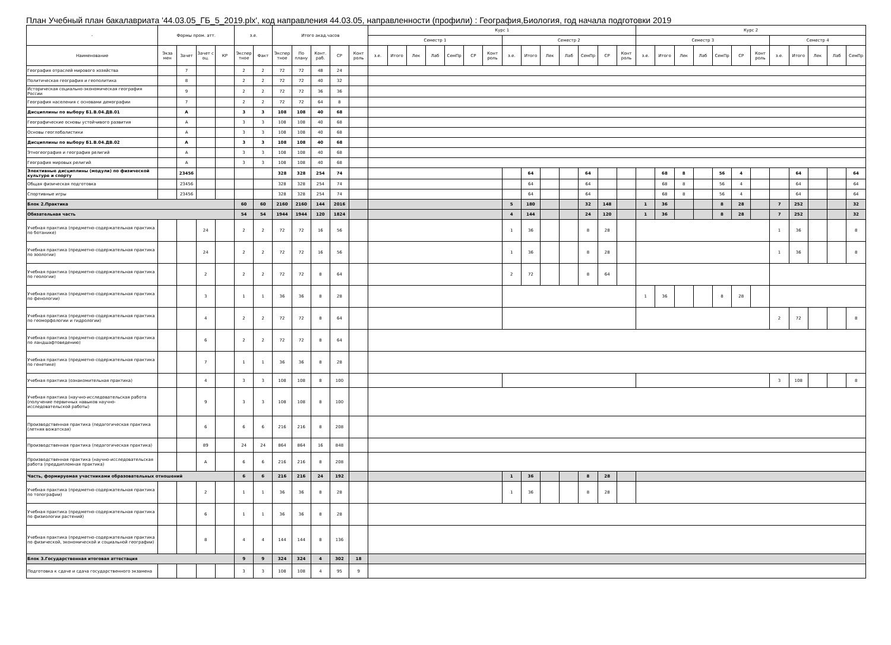План Учебный план бакалавриата '44.03.05_ГБ_5_2019.plx', код направления 44.03.05, направленности (профили) : География,Биология, год начала подготовки 2019
| - | Формы пром. атт. | | | | з.е. | | Итого акад.часов | | | | | Курс 1 | | | | | | | | | | | | | | Курс 2 | | | | | | | | | | | |
| --- | --- | --- | --- | --- | --- | --- | --- | --- | --- | --- | --- | --- | --- | --- | --- | --- | --- | --- | --- | --- | --- | --- | --- | --- | --- | --- | --- | --- | --- | --- | --- | --- | --- | --- | --- | --- | --- |
| | | | | | | | | | | | | Семестр 1 | | | | | | | Семестр 2 | | | | | | | Семестр 3 | | | | | | | Семестр 4 | | | | |
| Наименование | Экза мен | Зачет | Зачет с оц. | КР | Экспер тное | Факт | Экспер тное | По плану | Конт. раб. | СР | Конт роль | з.е. | Итого | Лек | Лаб | СемПр | СР | Конт роль | з.е. | Итого | Лек | Лаб | СемПр | СР | Конт роль | з.е. | Итого | Лек | Лаб | СемПр | СР | Конт роль | з.е. | Итого | Лек | Лаб | СемПр |
| География отраслей мирового хозяйства | | 7 | | | 2 | 2 | 72 | 72 | 48 | 24 | | | | | | | | | | | | | | | | | | | | | | | | | | | |
| Политическая география и геополитика | | 8 | | | 2 | 2 | 72 | 72 | 40 | 32 | | | | | | | | | | | | | | | | | | | | | | | | | | | |
| Историческая социально-экономическая география России | | 9 | | | 2 | 2 | 72 | 72 | 36 | 36 | | | | | | | | | | | | | | | | | | | | | | | | | | | |
| География населения с основами демографии | | 7 | | | 2 | 2 | 72 | 72 | 64 | 8 | | | | | | | | | | | | | | | | | | | | | | | | | | | |
| Дисциплины по выбору Б1.В.04.ДВ.01 | | А | | | 3 | 3 | 108 | 108 | 40 | 68 | | | | | | | | | | | | | | | | | | | | | | | | | | | |
| Географические основы устойчивого развития | | А | | | 3 | 3 | 108 | 108 | 40 | 68 | | | | | | | | | | | | | | | | | | | | | | | | | | | |
| Основы геоглобалистики | | А | | | 3 | 3 | 108 | 108 | 40 | 68 | | | | | | | | | | | | | | | | | | | | | | | | | | | |
| Дисциплины по выбору Б1.В.04.ДВ.02 | | А | | | 3 | 3 | 108 | 108 | 40 | 68 | | | | | | | | | | | | | | | | | | | | | | | | | | | |
| Этногеография и география религий | | А | | | 3 | 3 | 108 | 108 | 40 | 68 | | | | | | | | | | | | | | | | | | | | | | | | | | | |
| География мировых религий | | А | | | 3 | 3 | 108 | 108 | 40 | 68 | | | | | | | | | | | | | | | | | | | | | | | | | | | |
| Элективные дисциплины (модули) по физической культуре и спорту | | 23456 | | | | | 328 | 328 | 254 | 74 | | | | | | | | | | 64 | | | 64 | | | | 68 | 8 | | 56 | 4 | | | 64 | | | 64 |
| Общая физическая подготовка | | 23456 | | | | | 328 | 328 | 254 | 74 | | | | | | | | | | 64 | | | 64 | | | | 68 | 8 | | 56 | 4 | | | 64 | | | 64 |
| Спортивные игры | | 23456 | | | | | 328 | 328 | 254 | 74 | | | | | | | | | | 64 | | | 64 | | | | 68 | 8 | | 56 | 4 | | | 64 | | | 64 |
| Блок 2.Практика | | | | | 60 | 60 | 2160 | 2160 | 144 | 2016 | | | | | | | | | 5 | 180 | | | 32 | 148 | | 1 | 36 | | | 8 | 28 | | 7 | 252 | | | 32 |
| Обязательная часть | | | | | 54 | 54 | 1944 | 1944 | 120 | 1824 | | | | | | | | | 4 | 144 | | | 24 | 120 | | 1 | 36 | | | 8 | 28 | | 7 | 252 | | | 32 |
| Учебная практика (предметно-содержательная практика по ботанике) | | | 24 | | 2 | 2 | 72 | 72 | 16 | 56 | | | | | | | | | 1 | 36 | | | 8 | 28 | | | | | | | | | 1 | 36 | | | 8 |
| Учебная практика (предметно-содержательная практика по зоологии) | | | 24 | | 2 | 2 | 72 | 72 | 16 | 56 | | | | | | | | | 1 | 36 | | | 8 | 28 | | | | | | | | | 1 | 36 | | | 8 |
| Учебная практика (предметно-содержательная практика по геологии) | | | 2 | | 2 | 2 | 72 | 72 | 8 | 64 | | | | | | | | | 2 | 72 | | | 8 | 64 | | | | | | | | | | | | | |
| Учебная практика (предметно-содержательная практика по фенологии) | | | 3 | | 1 | 1 | 36 | 36 | 8 | 28 | | | | | | | | | | | | | | | | 1 | 36 | | | 8 | 28 | | | | | | |
| Учебная практика (предметно-содержательная практика по геоморфологии и гидрологии) | | | 4 | | 2 | 2 | 72 | 72 | 8 | 64 | | | | | | | | | | | | | | | | | | | | | | | 2 | 72 | | | 8 |
| Учебная практика (предметно-содержательная практика по ландшафтоведению) | | | 6 | | 2 | 2 | 72 | 72 | 8 | 64 | | | | | | | | | | | | | | | | | | | | | | | | | | | |
| Учебная практика (предметно-содержательная практика по генетике) | | | 7 | | 1 | 1 | 36 | 36 | 8 | 28 | | | | | | | | | | | | | | | | | | | | | | | | | | | |
| Учебная практика (ознакомительная практика) | | | 4 | | 3 | 3 | 108 | 108 | 8 | 100 | | | | | | | | | | | | | | | | | | | | | | | 3 | 108 | | | 8 |
| Учебная практика (научно-исследовательская работа (получение первичных навыков научно-исследовательской работы) | | | 9 | | 3 | 3 | 108 | 108 | 8 | 100 | | | | | | | | | | | | | | | | | | | | | | | | | | | |
| Производственная практика (педагогическая практика (летняя вожатская) | | | 6 | | 6 | 6 | 216 | 216 | 8 | 208 | | | | | | | | | | | | | | | | | | | | | | | | | | | |
| Производственная практика (педагогическая практика) | | | 89 | | 24 | 24 | 864 | 864 | 16 | 848 | | | | | | | | | | | | | | | | | | | | | | | | | | | |
| Производственная практика (научно-исследовательская работа (преддипломная практика) | | | А | | 6 | 6 | 216 | 216 | 8 | 208 | | | | | | | | | | | | | | | | | | | | | | | | | | | |
| Часть, формируемая участниками образовательных отношений | | | | | 6 | 6 | 216 | 216 | 24 | 192 | | | | | | | | | 1 | 36 | | | 8 | 28 | | | | | | | | | | | | | |
| Учебная практика (предметно-содержательная практика по топографии) | | | 2 | | 1 | 1 | 36 | 36 | 8 | 28 | | | | | | | | | 1 | 36 | | | 8 | 28 | | | | | | | | | | | | | |
| Учебная практика (предметно-содержательная практика по физиологии растений) | | | 6 | | 1 | 1 | 36 | 36 | 8 | 28 | | | | | | | | | | | | | | | | | | | | | | | | | | | |
| Учебная практика (предметно-содержательная практика по физической, экономической и социальной географии) | | | 8 | | 4 | 4 | 144 | 144 | 8 | 136 | | | | | | | | | | | | | | | | | | | | | | | | | | | |
| Блок 3.Государственная итоговая аттестация | | | | | 9 | 9 | 324 | 324 | 4 | 302 | 18 | | | | | | | | | | | | | | | | | | | | | | | | | | |
| Подготовка к сдаче и сдача государственного экзамена | | | | | 3 | 3 | 108 | 108 | 4 | 95 | 9 | | | | | | | | | | | | | | | | | | | | | | | | | | |